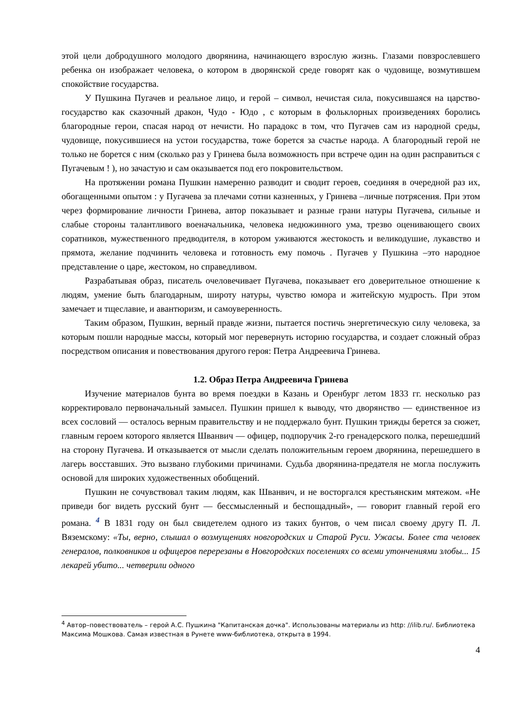этой цели добродушного молодого дворянина, начинающего взрослую жизнь. Глазами повзрослевшего ребенка он изображает человека, о котором в дворянской среде говорят как о чудовище, возмутившем спокойствие государства.
У Пушкина Пугачев и реальное лицо, и герой – символ, нечистая сила, покусившаяся на царство-государство как сказочный дракон, Чудо - Юдо , с которым в фольклорных произведениях боролись благородные герои, спасая народ от нечисти. Но парадокс в том, что Пугачев сам из народной среды, чудовище, покусившиеся на устои государства, тоже борется за счастье народа. А благородный герой не только не борется с ним (сколько раз у Гринева была возможность при встрече один на один расправиться с Пугачевым ! ), но зачастую и сам оказывается под его покровительством.
На протяжении романа Пушкин намеренно разводит и сводит героев, соединяя в очередной раз их, обогащенными опытом : у Пугачева за плечами сотни казненных, у Гринева –личные потрясения. При этом через формирование личности Гринева, автор показывает и разные грани натуры Пугачева, сильные и слабые стороны талантливого военачальника, человека недюжинного ума, трезво оценивающего своих соратников, мужественного предводителя, в котором уживаются жестокость и великодушие, лукавство и прямота, желание подчинить человека и готовность ему помочь . Пугачев у Пушкина –это народное представление о царе, жестоком, но справедливом.
Разрабатывая образ, писатель очеловечивает Пугачева, показывает его доверительное отношение к людям, умение быть благодарным, широту натуры, чувство юмора и житейскую мудрость. При этом замечает и тщеславие, и авантюризм, и самоуверенность.
Таким образом, Пушкин, верный правде жизни, пытается постичь энергетическую силу человека, за которым пошли народные массы, который мог перевернуть историю государства, и создает сложный образ посредством описания и повествования другого героя: Петра Андреевича Гринева.
1.2. Образ Петра Андреевича Гринева
Изучение материалов бунта во время поездки в Казань и Оренбург летом 1833 гг. несколько раз корректировало первоначальный замысел. Пушкин пришел к выводу, что дворянство — единственное из всех сословий — осталось верным правительству и не поддержало бунт. Пушкин трижды берется за сюжет, главным героем которого является Шванвич — офицер, подпоручик 2-го гренадерского полка, перешедший на сторону Пугачева. И отказывается от мысли сделать положительным героем дворянина, перешедшего в лагерь восставших. Это вызвано глубокими причинами. Судьба дворянина-предателя не могла послужить основой для широких художественных обобщений.
Пушкин не сочувствовал таким людям, как Шванвич, и не восторгался крестьянским мятежом. «Не приведи бог видеть русский бунт — бессмысленный и беспощадный», — говорит главный герой его романа. <sup>4</sup> В 1831 году он был свидетелем одного из таких бунтов, о чем писал своему другу П. Л. Вяземскому: «Ты, верно, слышал о возмущениях новгородских и Старой Руси. Ужасы. Более ста человек генералов, полковников и офицеров перерезаны в Новгородских поселениях со всеми утончениями злобы... 15 лекарей убито... четверили одного
<sup>4</sup> Автор–повествователь – герой А.С. Пушкина "Капитанская дочка". Использованы материалы из http: //ilib.ru/. Библиотека Максима Мошкова. Самая известная в Рунете www-библиотека, открыта в 1994.
4